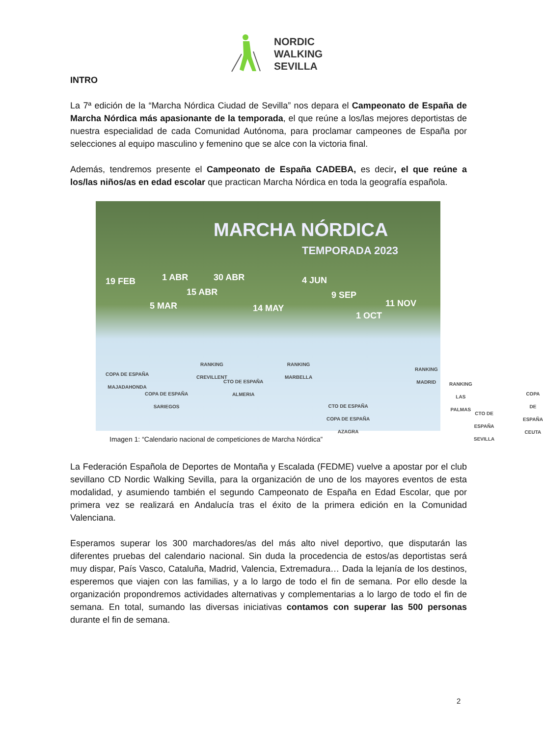NORDIC
WALKING
SEVILLA
INTRO
La 7ª edición de la “Marcha Nórdica Ciudad de Sevilla” nos depara el Campeonato de España de Marcha Nórdica más apasionante de la temporada, el que reúne a los/las mejores deportistas de nuestra especialidad de cada Comunidad Autónoma, para proclamar campeones de España por selecciones al equipo masculino y femenino que se alce con la victoria final.
Además, tendremos presente el Campeonato de España CADEBA, es decir, el que reúne a los/las niños/as en edad escolar que practican Marcha Nórdica en toda la geografía española.
MARCHA NÓRDICA
TEMPORADA 2023
19 FEB 1 ABR 30 ABR 4 JUN
5 MAR
15 ABR
14 MAY
9 SEP
1 OCT
11 NOV
COPA DE ESPAÑA
MAJADAHONDA
COPA DE ESPAÑA
SARIEGOS
RANKING
CREVILLENT
CTO DE ESPAÑA
ALMERIA
RANKING
MARBELLA
CTO DE ESPAÑA
COPA DE ESPAÑA
AZAGRA
RANKING
MADRID
RANKING
LAS PALMAS
CTO DE ESPAÑA
SEVILLA
COPA DE ESPAÑA
CEUTA
Imagen 1: “Calendario nacional de competiciones de Marcha Nórdica”
La Federación Española de Deportes de Montaña y Escalada (FEDME) vuelve a apostar por el club sevillano CD Nordic Walking Sevilla, para la organización de uno de los mayores eventos de esta modalidad, y asumiendo también el segundo Campeonato de España en Edad Escolar, que por primera vez se realizará en Andalucía tras el éxito de la primera edición en la Comunidad Valenciana.
Esperamos superar los 300 marchadores/as del más alto nivel deportivo, que disputarán las diferentes pruebas del calendario nacional. Sin duda la procedencia de estos/as deportistas será muy dispar, País Vasco, Cataluña, Madrid, Valencia, Extremadura… Dada la lejanía de los destinos, esperemos que viajen con las familias, y a lo largo de todo el fin de semana. Por ello desde la organización propondremos actividades alternativas y complementarias a lo largo de todo el fin de semana. En total, sumando las diversas iniciativas contamos con superar las 500 personas durante el fin de semana.
2